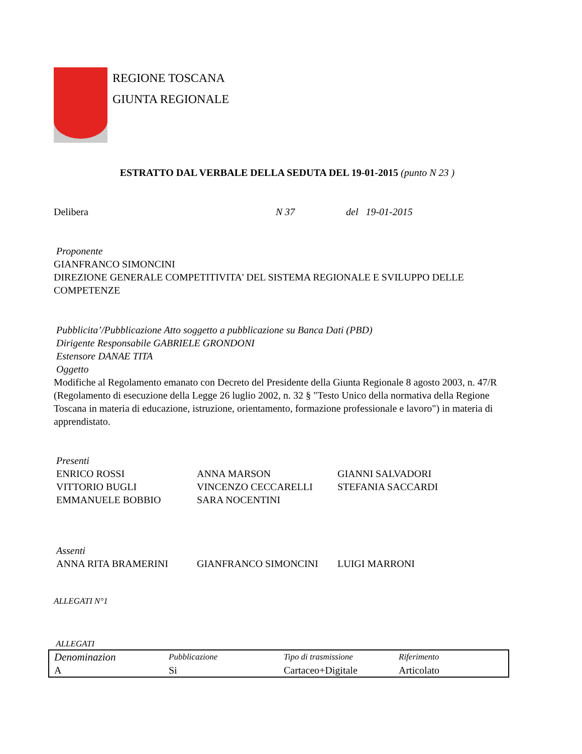REGIONE TOSCANA
GIUNTA REGIONALE
ESTRATTO DAL VERBALE DELLA SEDUTA DEL 19-01-2015 (punto N 23 )
Delibera N 37 del 19-01-2015
Proponente
GIANFRANCO SIMONCINI
DIREZIONE GENERALE COMPETITIVITA' DEL SISTEMA REGIONALE E SVILUPPO DELLE COMPETENZE
Pubblicita’/Pubblicazione Atto soggetto a pubblicazione su Banca Dati (PBD)
Dirigente Responsabile GABRIELE GRONDONI
Estensore DANAE TITA
Oggetto
Modifiche al Regolamento emanato con Decreto del Presidente della Giunta Regionale 8 agosto 2003, n. 47/R (Regolamento di esecuzione della Legge 26 luglio 2002, n. 32 § "Testo Unico della normativa della Regione Toscana in materia di educazione, istruzione, orientamento, formazione professionale e lavoro") in materia di apprendistato.
Presenti
| ENRICO ROSSI | ANNA MARSON | GIANNI SALVADORI |
| VITTORIO BUGLI | VINCENZO CECCARELLI | STEFANIA SACCARDI |
| EMMANUELE BOBBIO | SARA NOCENTINI | |
Assenti
| ANNA RITA BRAMERINI | GIANFRANCO SIMONCINI | LUIGI MARRONI |
ALLEGATI N°1
ALLEGATI
| Denominazion | Pubblicazione | Tipo di trasmissione | Riferimento |
| A | Si | Cartaceo+Digitale | Articolato |